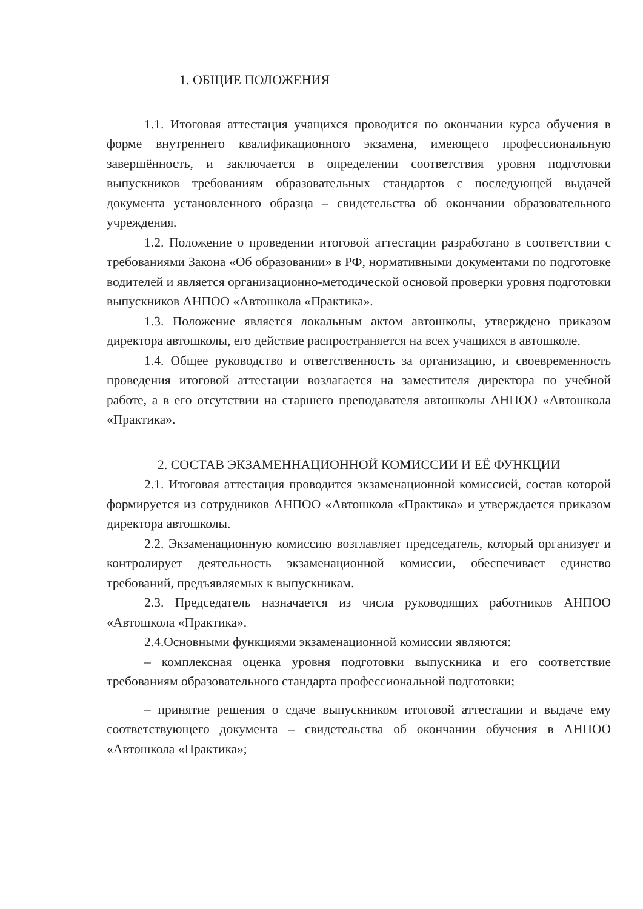1. ОБЩИЕ ПОЛОЖЕНИЯ
1.1. Итоговая аттестация учащихся проводится по окончании курса обучения в форме внутреннего квалификационного экзамена, имеющего профессиональную завершённость, и заключается в определении соответствия уровня подготовки выпускников требованиям образовательных стандартов с последующей выдачей документа установленного образца – свидетельства об окончании образовательного учреждения.
1.2. Положение о проведении итоговой аттестации разработано в соответствии с требованиями Закона «Об образовании» в РФ, нормативными документами по подготовке водителей и является организационно-методической основой проверки уровня подготовки выпускников АНПОО «Автошкола «Практика».
1.3. Положение является локальным актом автошколы, утверждено приказом директора автошколы, его действие распространяется на всех учащихся в автошколе.
1.4. Общее руководство и ответственность за организацию, и своевременность проведения итоговой аттестации возлагается на заместителя директора по учебной работе, а в его отсутствии на старшего преподавателя автошколы АНПОО «Автошкола «Практика».
2. СОСТАВ ЭКЗАМЕННАЦИОННОЙ КОМИССИИ И ЕЁ ФУНКЦИИ
2.1. Итоговая аттестация проводится экзаменационной комиссией, состав которой формируется из сотрудников АНПОО «Автошкола «Практика» и утверждается приказом директора автошколы.
2.2. Экзаменационную комиссию возглавляет председатель, который организует и контролирует деятельность экзаменационной комиссии, обеспечивает единство требований, предъявляемых к выпускникам.
2.3. Председатель назначается из числа руководящих работников АНПОО «Автошкола «Практика».
2.4.Основными функциями экзаменационной комиссии являются:
– комплексная оценка уровня подготовки выпускника и его соответствие требованиям образовательного стандарта профессиональной подготовки;
– принятие решения о сдаче выпускником итоговой аттестации и выдаче ему соответствующего документа – свидетельства об окончании обучения в АНПОО «Автошкола «Практика»;